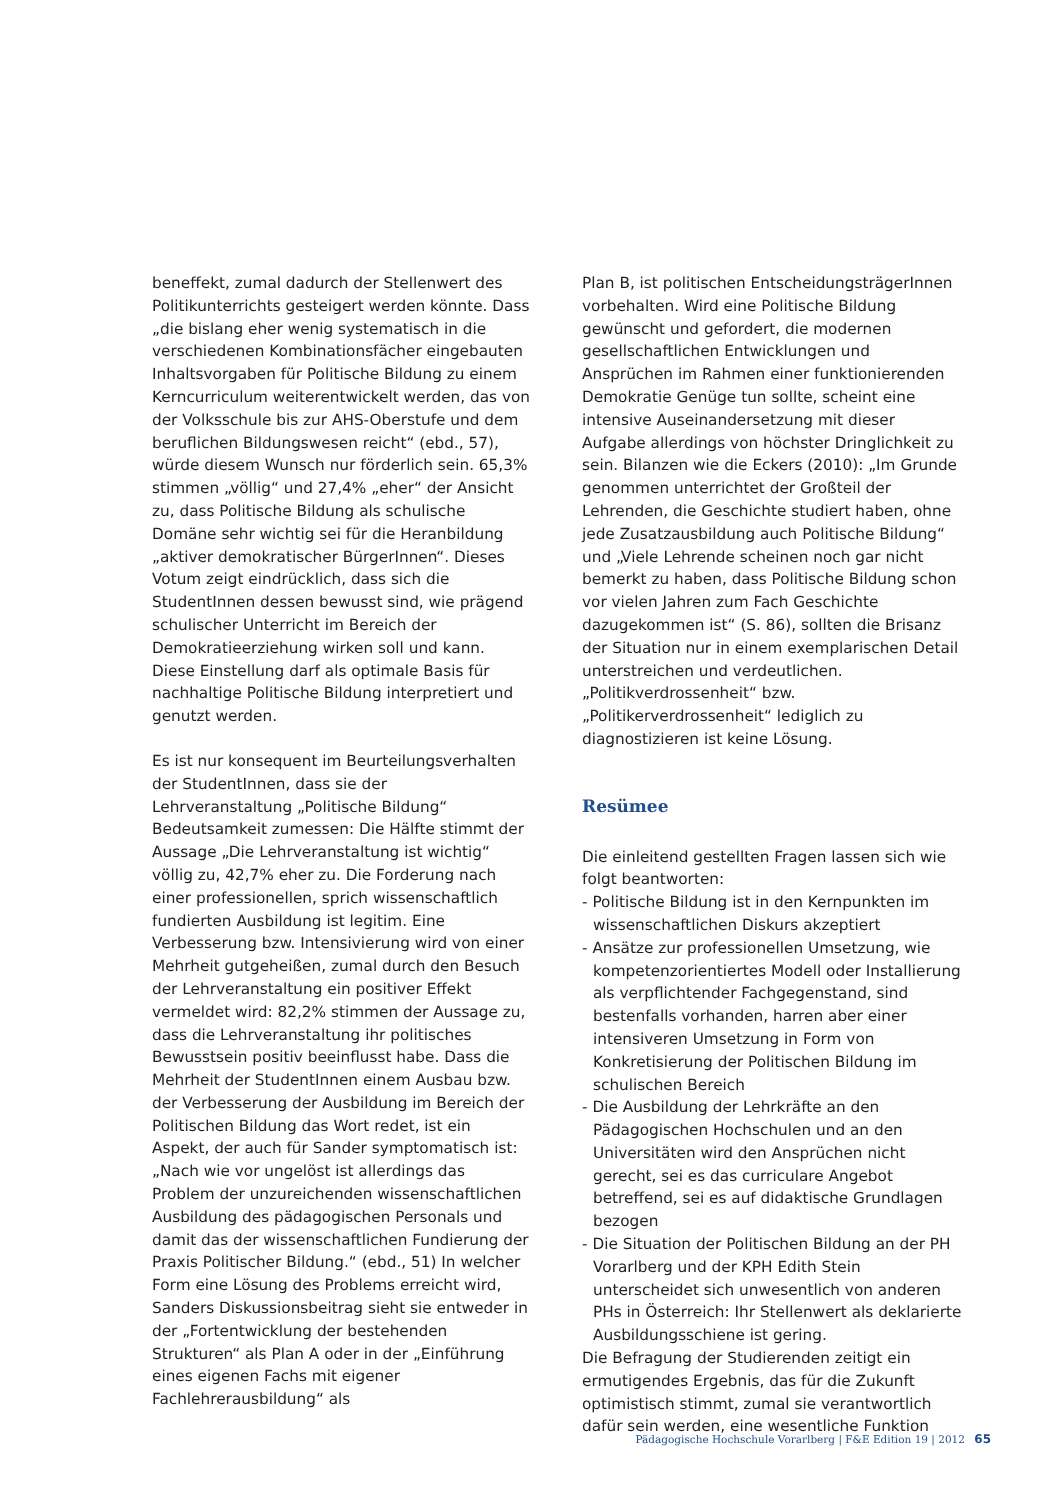beneffekt, zumal dadurch der Stellenwert des Politikunterrichts gesteigert werden könnte. Dass „die bislang eher wenig systematisch in die verschiedenen Kombinationsfächer eingebauten Inhaltsvorgaben für Politische Bildung zu einem Kerncurriculum weiterentwickelt werden, das von der Volksschule bis zur AHS-Oberstufe und dem beruflichen Bildungswesen reicht“ (ebd., 57), würde diesem Wunsch nur förderlich sein. 65,3% stimmen „völlig“ und 27,4% „eher“ der Ansicht zu, dass Politische Bildung als schulische Domäne sehr wichtig sei für die Heranbildung „aktiver demokratischer BürgerInnen“. Dieses Votum zeigt eindrücklich, dass sich die StudentInnen dessen bewusst sind, wie prägend schulischer Unterricht im Bereich der Demokratieerziehung wirken soll und kann. Diese Einstellung darf als optimale Basis für nachhaltige Politische Bildung interpretiert und genutzt werden.
Es ist nur konsequent im Beurteilungsverhalten der StudentInnen, dass sie der Lehrveranstaltung „Politische Bildung“ Bedeutsamkeit zumessen: Die Hälfte stimmt der Aussage „Die Lehrveranstaltung ist wichtig“ völlig zu, 42,7% eher zu. Die Forderung nach einer professionellen, sprich wissenschaftlich fundierten Ausbildung ist legitim. Eine Verbesserung bzw. Intensivierung wird von einer Mehrheit gutgeheißen, zumal durch den Besuch der Lehrveranstaltung ein positiver Effekt vermeldet wird: 82,2% stimmen der Aussage zu, dass die Lehrveranstaltung ihr politisches Bewusstsein positiv beeinflusst habe. Dass die Mehrheit der StudentInnen einem Ausbau bzw. der Verbesserung der Ausbildung im Bereich der Politischen Bildung das Wort redet, ist ein Aspekt, der auch für Sander symptomatisch ist: „Nach wie vor ungelöst ist allerdings das Problem der unzureichenden wissenschaftlichen Ausbildung des pädagogischen Personals und damit das der wissenschaftlichen Fundierung der Praxis Politischer Bildung.“ (ebd., 51) In welcher Form eine Lösung des Problems erreicht wird, Sanders Diskussionsbeitrag sieht sie entweder in der „Fortentwicklung der bestehenden Strukturen“ als Plan A oder in der „Einführung eines eigenen Fachs mit eigener Fachlehrerausbildung“ als
Plan B, ist politischen EntscheidungsträgerInnen vorbehalten. Wird eine Politische Bildung gewünscht und gefordert, die modernen gesellschaftlichen Entwicklungen und Ansprüchen im Rahmen einer funktionierenden Demokratie Genüge tun sollte, scheint eine intensive Auseinandersetzung mit dieser Aufgabe allerdings von höchster Dringlichkeit zu sein. Bilanzen wie die Eckers (2010): „Im Grunde genommen unterrichtet der Großteil der Lehrenden, die Geschichte studiert haben, ohne jede Zusatzausbildung auch Politische Bildung“ und „Viele Lehrende scheinen noch gar nicht bemerkt zu haben, dass Politische Bildung schon vor vielen Jahren zum Fach Geschichte dazugekommen ist“ (S. 86), sollten die Brisanz der Situation nur in einem exemplarischen Detail unterstreichen und verdeutlichen. „Politikverdrossenheit“ bzw. „Politikerverdrossenheit“ lediglich zu diagnostizieren ist keine Lösung.
Resümee
Die einleitend gestellten Fragen lassen sich wie folgt beantworten:
- Politische Bildung ist in den Kernpunkten im wissenschaftlichen Diskurs akzeptiert
- Ansätze zur professionellen Umsetzung, wie kompetenzorientiertes Modell oder Installierung als verpflichtender Fachgegenstand, sind bestenfalls vorhanden, harren aber einer intensiveren Umsetzung in Form von Konkretisierung der Politischen Bildung im schulischen Bereich
- Die Ausbildung der Lehrkräfte an den Pädagogischen Hochschulen und an den Universitäten wird den Ansprüchen nicht gerecht, sei es das curriculare Angebot betreffend, sei es auf didaktische Grundlagen bezogen
- Die Situation der Politischen Bildung an der PH Vorarlberg und der KPH Edith Stein unterscheidet sich unwesentlich von anderen PHs in Österreich: Ihr Stellenwert als deklarierte Ausbildungsschiene ist gering.
Die Befragung der Studierenden zeitigt ein ermutigendes Ergebnis, das für die Zukunft optimistisch stimmt, zumal sie verantwortlich dafür sein werden, eine wesentliche Funktion
Pädagogische Hochschule Vorarlberg | F&E Edition 19 | 2012 65